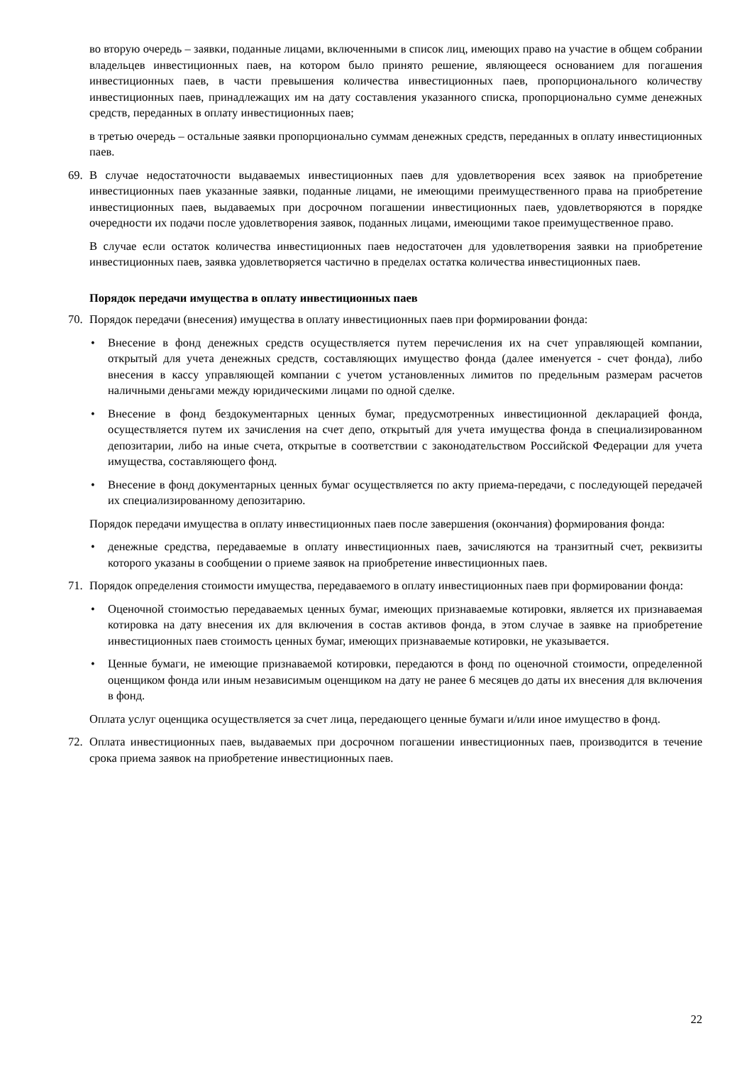во вторую очередь – заявки, поданные лицами, включенными в список лиц, имеющих право на участие в общем собрании владельцев инвестиционных паев, на котором было принято решение, являющееся основанием для погашения инвестиционных паев, в части превышения количества инвестиционных паев, пропорционального количеству инвестиционных паев, принадлежащих им на дату составления указанного списка, пропорционально сумме денежных средств, переданных в оплату инвестиционных паев;
в третью очередь – остальные заявки пропорционально суммам денежных средств, переданных в оплату инвестиционных паев.
69. В случае недостаточности выдаваемых инвестиционных паев для удовлетворения всех заявок на приобретение инвестиционных паев указанные заявки, поданные лицами, не имеющими преимущественного права на приобретение инвестиционных паев, выдаваемых при досрочном погашении инвестиционных паев, удовлетворяются в порядке очередности их подачи после удовлетворения заявок, поданных лицами, имеющими такое преимущественное право.
В случае если остаток количества инвестиционных паев недостаточен для удовлетворения заявки на приобретение инвестиционных паев, заявка удовлетворяется частично в пределах остатка количества инвестиционных паев.
Порядок передачи имущества в оплату инвестиционных паев
70. Порядок передачи (внесения) имущества в оплату инвестиционных паев при формировании фонда:
• Внесение в фонд денежных средств осуществляется путем перечисления их на счет управляющей компании, открытый для учета денежных средств, составляющих имущество фонда (далее именуется - счет фонда), либо внесения в кассу управляющей компании с учетом установленных лимитов по предельным размерам расчетов наличными деньгами между юридическими лицами по одной сделке.
• Внесение в фонд бездокументарных ценных бумаг, предусмотренных инвестиционной декларацией фонда, осуществляется путем их зачисления на счет депо, открытый для учета имущества фонда в специализированном депозитарии, либо на иные счета, открытые в соответствии с законодательством Российской Федерации для учета имущества, составляющего фонд.
• Внесение в фонд документарных ценных бумаг осуществляется по акту приема-передачи, с последующей передачей их специализированному депозитарию.
Порядок передачи имущества в оплату инвестиционных паев после завершения (окончания) формирования фонда:
• денежные средства, передаваемые в оплату инвестиционных паев, зачисляются на транзитный счет, реквизиты которого указаны в сообщении о приеме заявок на приобретение инвестиционных паев.
71. Порядок определения стоимости имущества, передаваемого в оплату инвестиционных паев при формировании фонда:
• Оценочной стоимостью передаваемых ценных бумаг, имеющих признаваемые котировки, является их признаваемая котировка на дату внесения их для включения в состав активов фонда, в этом случае в заявке на приобретение инвестиционных паев стоимость ценных бумаг, имеющих признаваемые котировки, не указывается.
• Ценные бумаги, не имеющие признаваемой котировки, передаются в фонд по оценочной стоимости, определенной оценщиком фонда или иным независимым оценщиком на дату не ранее 6 месяцев до даты их внесения для включения в фонд.
Оплата услуг оценщика осуществляется за счет лица, передающего ценные бумаги и/или иное имущество в фонд.
72. Оплата инвестиционных паев, выдаваемых при досрочном погашении инвестиционных паев, производится в течение срока приема заявок на приобретение инвестиционных паев.
22